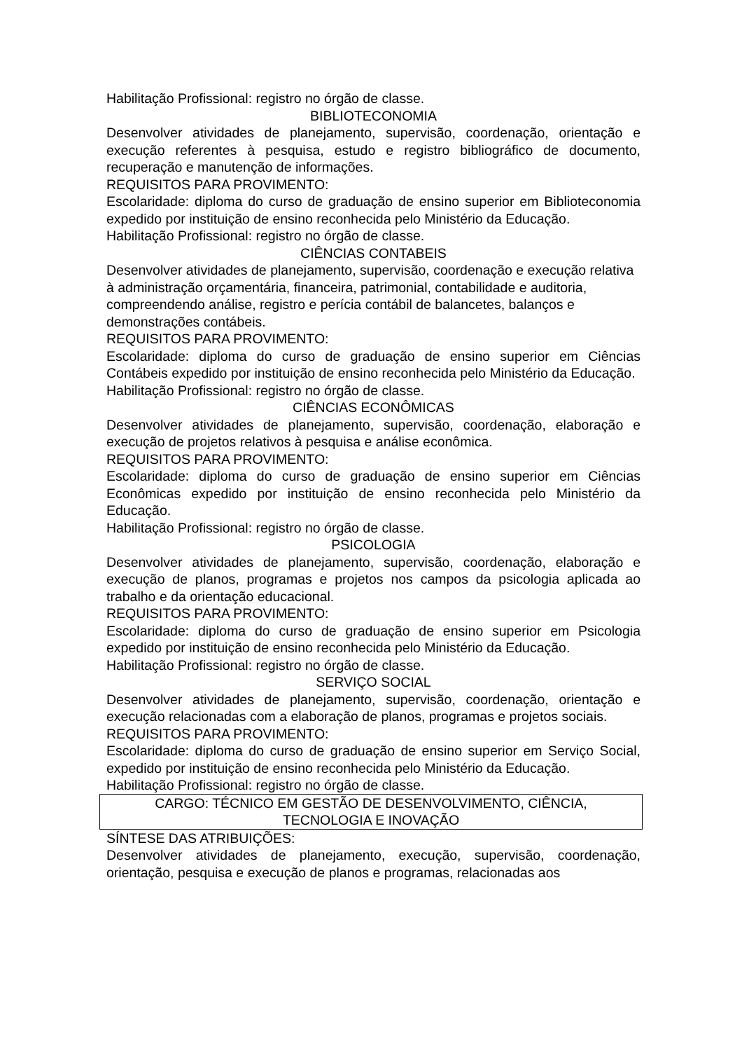Habilitação Profissional: registro no órgão de classe.
BIBLIOTECONOMIA
Desenvolver atividades de planejamento, supervisão, coordenação, orientação e execução referentes à pesquisa, estudo e registro bibliográfico de documento, recuperação e manutenção de informações.
REQUISITOS PARA PROVIMENTO:
Escolaridade: diploma do curso de graduação de ensino superior em Biblioteconomia expedido por instituição de ensino reconhecida pelo Ministério da Educação.
Habilitação Profissional: registro no órgão de classe.
CIÊNCIAS CONTABEIS
Desenvolver atividades de planejamento, supervisão, coordenação e execução relativa à administração orçamentária, financeira, patrimonial, contabilidade e auditoria, compreendendo análise, registro e perícia contábil de balancetes, balanços e demonstrações contábeis.
REQUISITOS PARA PROVIMENTO:
Escolaridade: diploma do curso de graduação de ensino superior em Ciências Contábeis expedido por instituição de ensino reconhecida pelo Ministério da Educação.
Habilitação Profissional: registro no órgão de classe.
CIÊNCIAS ECONÔMICAS
Desenvolver atividades de planejamento, supervisão, coordenação, elaboração e execução de projetos relativos à pesquisa e análise econômica.
REQUISITOS PARA PROVIMENTO:
Escolaridade: diploma do curso de graduação de ensino superior em Ciências Econômicas expedido por instituição de ensino reconhecida pelo Ministério da Educação.
Habilitação Profissional: registro no órgão de classe.
PSICOLOGIA
Desenvolver atividades de planejamento, supervisão, coordenação, elaboração e execução de planos, programas e projetos nos campos da psicologia aplicada ao trabalho e da orientação educacional.
REQUISITOS PARA PROVIMENTO:
Escolaridade: diploma do curso de graduação de ensino superior em Psicologia expedido por instituição de ensino reconhecida pelo Ministério da Educação.
Habilitação Profissional: registro no órgão de classe.
SERVIÇO SOCIAL
Desenvolver atividades de planejamento, supervisão, coordenação, orientação e execução relacionadas com a elaboração de planos, programas e projetos sociais.
REQUISITOS PARA PROVIMENTO:
Escolaridade: diploma do curso de graduação de ensino superior em Serviço Social, expedido por instituição de ensino reconhecida pelo Ministério da Educação.
Habilitação Profissional: registro no órgão de classe.
CARGO: TÉCNICO EM GESTÃO DE DESENVOLVIMENTO, CIÊNCIA,
TECNOLOGIA E INOVAÇÃO
SÍNTESE DAS ATRIBUIÇÕES:
Desenvolver atividades de planejamento, execução, supervisão, coordenação, orientação, pesquisa e execução de planos e programas, relacionadas aos